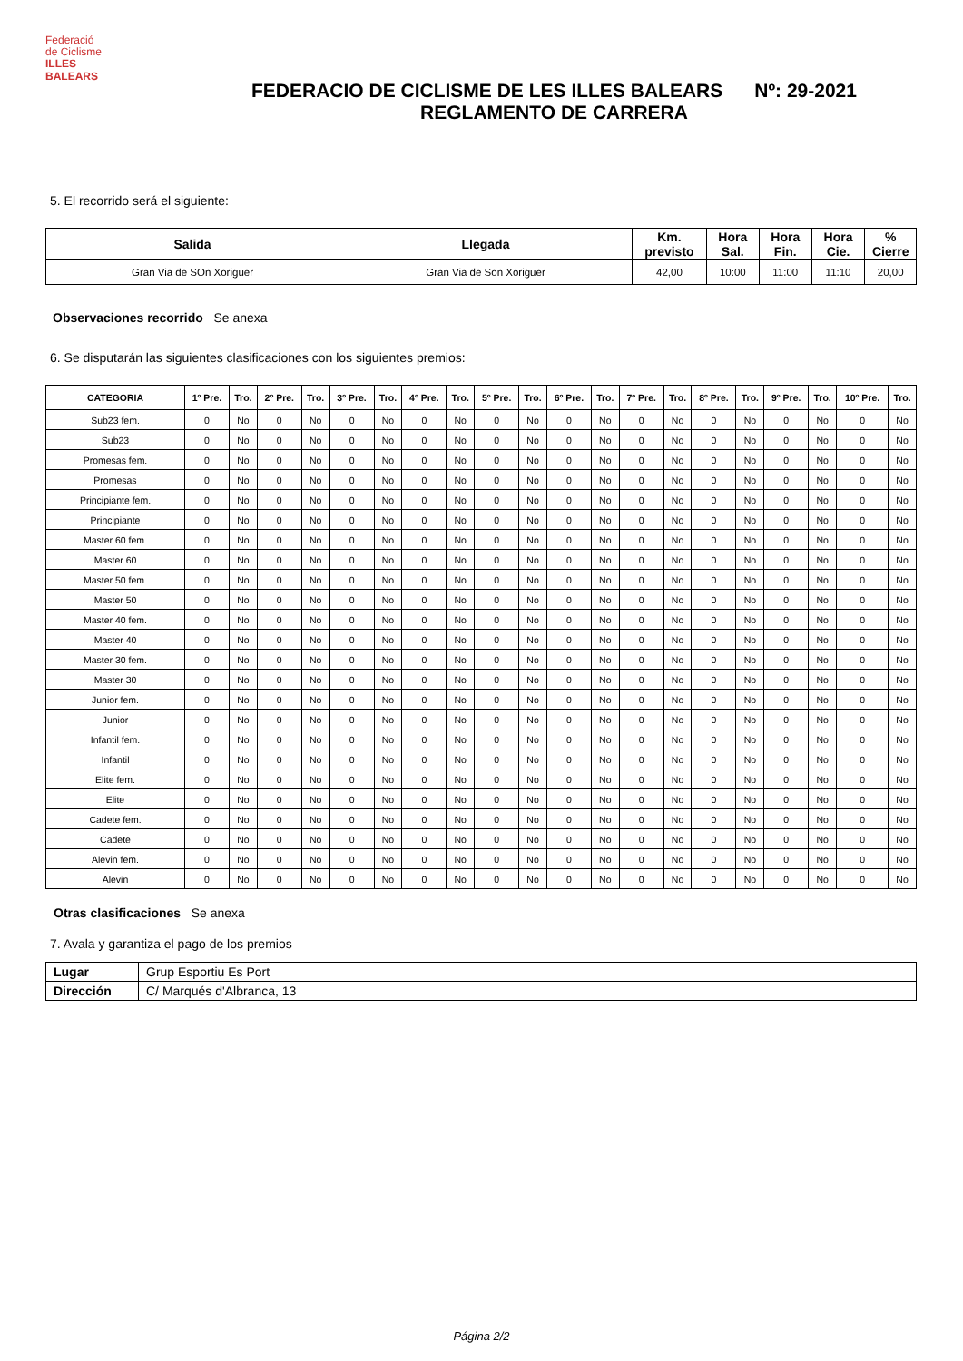Federació
de Ciclisme
ILLES
BALEARS
FEDERACIO DE CICLISME DE LES ILLES BALEARS Nº: 29-2021
REGLAMENTO DE CARRERA
5. El recorrido será el siguiente:
| Salida | Llegada | Km. previsto | Hora Sal. | Hora Fin. | Hora Cie. | % Cierre |
| --- | --- | --- | --- | --- | --- | --- |
| Gran Via de SOn Xoriguer | Gran Via de Son Xoriguer | 42,00 | 10:00 | 11:00 | 11:10 | 20,00 |
Observaciones recorrido Se anexa
6. Se disputarán las siguientes clasificaciones con los siguientes premios:
| CATEGORIA | 1º Pre. | Tro. | 2º Pre. | Tro. | 3º Pre. | Tro. | 4º Pre. | Tro. | 5º Pre. | Tro. | 6º Pre. | Tro. | 7º Pre. | Tro. | 8º Pre. | Tro. | 9º Pre. | Tro. | 10º Pre. | Tro. |
| --- | --- | --- | --- | --- | --- | --- | --- | --- | --- | --- | --- | --- | --- | --- | --- | --- | --- | --- | --- | --- |
| Sub23 fem. | 0 | No | 0 | No | 0 | No | 0 | No | 0 | No | 0 | No | 0 | No | 0 | No | 0 | No | 0 | No |
| Sub23 | 0 | No | 0 | No | 0 | No | 0 | No | 0 | No | 0 | No | 0 | No | 0 | No | 0 | No | 0 | No |
| Promesas fem. | 0 | No | 0 | No | 0 | No | 0 | No | 0 | No | 0 | No | 0 | No | 0 | No | 0 | No | 0 | No |
| Promesas | 0 | No | 0 | No | 0 | No | 0 | No | 0 | No | 0 | No | 0 | No | 0 | No | 0 | No | 0 | No |
| Principiante fem. | 0 | No | 0 | No | 0 | No | 0 | No | 0 | No | 0 | No | 0 | No | 0 | No | 0 | No | 0 | No |
| Principiante | 0 | No | 0 | No | 0 | No | 0 | No | 0 | No | 0 | No | 0 | No | 0 | No | 0 | No | 0 | No |
| Master 60 fem. | 0 | No | 0 | No | 0 | No | 0 | No | 0 | No | 0 | No | 0 | No | 0 | No | 0 | No | 0 | No |
| Master 60 | 0 | No | 0 | No | 0 | No | 0 | No | 0 | No | 0 | No | 0 | No | 0 | No | 0 | No | 0 | No |
| Master 50 fem. | 0 | No | 0 | No | 0 | No | 0 | No | 0 | No | 0 | No | 0 | No | 0 | No | 0 | No | 0 | No |
| Master 50 | 0 | No | 0 | No | 0 | No | 0 | No | 0 | No | 0 | No | 0 | No | 0 | No | 0 | No | 0 | No |
| Master 40 fem. | 0 | No | 0 | No | 0 | No | 0 | No | 0 | No | 0 | No | 0 | No | 0 | No | 0 | No | 0 | No |
| Master 40 | 0 | No | 0 | No | 0 | No | 0 | No | 0 | No | 0 | No | 0 | No | 0 | No | 0 | No | 0 | No |
| Master 30 fem. | 0 | No | 0 | No | 0 | No | 0 | No | 0 | No | 0 | No | 0 | No | 0 | No | 0 | No | 0 | No |
| Master 30 | 0 | No | 0 | No | 0 | No | 0 | No | 0 | No | 0 | No | 0 | No | 0 | No | 0 | No | 0 | No |
| Junior fem. | 0 | No | 0 | No | 0 | No | 0 | No | 0 | No | 0 | No | 0 | No | 0 | No | 0 | No | 0 | No |
| Junior | 0 | No | 0 | No | 0 | No | 0 | No | 0 | No | 0 | No | 0 | No | 0 | No | 0 | No | 0 | No |
| Infantil fem. | 0 | No | 0 | No | 0 | No | 0 | No | 0 | No | 0 | No | 0 | No | 0 | No | 0 | No | 0 | No |
| Infantil | 0 | No | 0 | No | 0 | No | 0 | No | 0 | No | 0 | No | 0 | No | 0 | No | 0 | No | 0 | No |
| Elite fem. | 0 | No | 0 | No | 0 | No | 0 | No | 0 | No | 0 | No | 0 | No | 0 | No | 0 | No | 0 | No |
| Elite | 0 | No | 0 | No | 0 | No | 0 | No | 0 | No | 0 | No | 0 | No | 0 | No | 0 | No | 0 | No |
| Cadete fem. | 0 | No | 0 | No | 0 | No | 0 | No | 0 | No | 0 | No | 0 | No | 0 | No | 0 | No | 0 | No |
| Cadete | 0 | No | 0 | No | 0 | No | 0 | No | 0 | No | 0 | No | 0 | No | 0 | No | 0 | No | 0 | No |
| Alevin fem. | 0 | No | 0 | No | 0 | No | 0 | No | 0 | No | 0 | No | 0 | No | 0 | No | 0 | No | 0 | No |
| Alevin | 0 | No | 0 | No | 0 | No | 0 | No | 0 | No | 0 | No | 0 | No | 0 | No | 0 | No | 0 | No |
Otras clasificaciones Se anexa
7. Avala y garantiza el pago de los premios
| Lugar | Grup Esportiu Es Port |
| Dirección | C/ Marqués d'Albranca, 13 |
Página 2/2